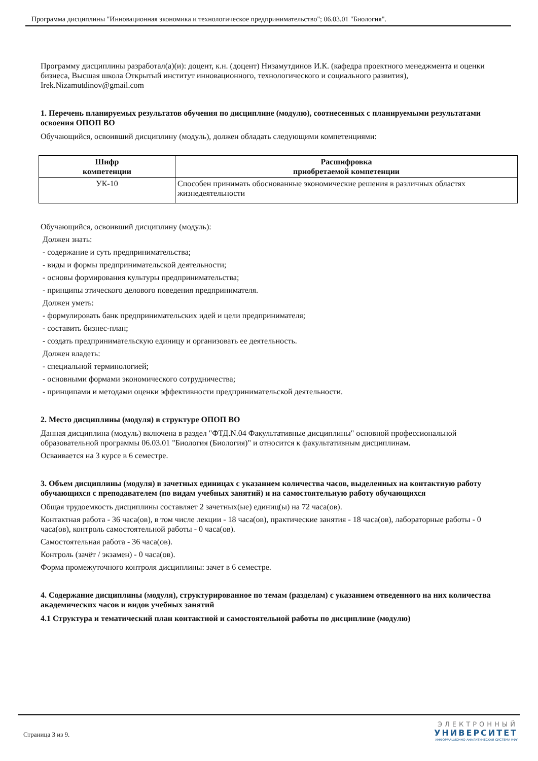Программа дисциплины "Инновационная экономика и технологическое предпринимательство"; 06.03.01 "Биология".
Программу дисциплины разработал(а)(и): доцент, к.н. (доцент) Низамутдинов И.К. (кафедра проектного менеджмента и оценки бизнеса, Высшая школа Открытый институт инновационного, технологического и социального развития), Irek.Nizamutdinov@gmail.com
1. Перечень планируемых результатов обучения по дисциплине (модулю), соотнесенных с планируемыми результатами освоения ОПОП ВО
Обучающийся, освоивший дисциплину (модуль), должен обладать следующими компетенциями:
| Шифр компетенции | Расшифровка приобретаемой компетенции |
| --- | --- |
| УК-10 | Способен принимать обоснованные экономические решения в различных областях жизнедеятельности |
Обучающийся, освоивший дисциплину (модуль):
Должен знать:
- содержание и суть предпринимательства;
- виды и формы предпринимательской деятельности;
- основы формирования культуры предпринимательства;
- принципы этического делового поведения предпринимателя.
Должен уметь:
- формулировать банк предпринимательских идей и цели предпринимателя;
- составить бизнес-план;
- создать предпринимательскую единицу и организовать ее деятельность.
Должен владеть:
- специальной терминологией;
- основными формами экономического сотрудничества;
- принципами и методами оценки эффективности предпринимательской деятельности.
2. Место дисциплины (модуля) в структуре ОПОП ВО
Данная дисциплина (модуль) включена в раздел "ФТД.N.04 Факультативные дисциплины" основной профессиональной образовательной программы 06.03.01 "Биология (Биология)" и относится к факультативным дисциплинам.
Осваивается на 3 курсе в 6 семестре.
3. Объем дисциплины (модуля) в зачетных единицах с указанием количества часов, выделенных на контактную работу обучающихся с преподавателем (по видам учебных занятий) и на самостоятельную работу обучающихся
Общая трудоемкость дисциплины составляет 2 зачетных(ые) единиц(ы) на 72 часа(ов).
Контактная работа - 36 часа(ов), в том числе лекции - 18 часа(ов), практические занятия - 18 часа(ов), лабораторные работы - 0 часа(ов), контроль самостоятельной работы - 0 часа(ов).
Самостоятельная работа - 36 часа(ов).
Контроль (зачёт / экзамен) - 0 часа(ов).
Форма промежуточного контроля дисциплины: зачет в 6 семестре.
4. Содержание дисциплины (модуля), структурированное по темам (разделам) с указанием отведенного на них количества академических часов и видов учебных занятий
4.1 Структура и тематический план контактной и самостоятельной работы по дисциплине (модулю)
Страница 3 из 9.
ЭЛЕКТРОННЫЙ
УНИВЕРСИТЕТ
ИНФОРМАЦИОННО-АНАЛИТИЧЕСКАЯ СИСТЕМА КФУ